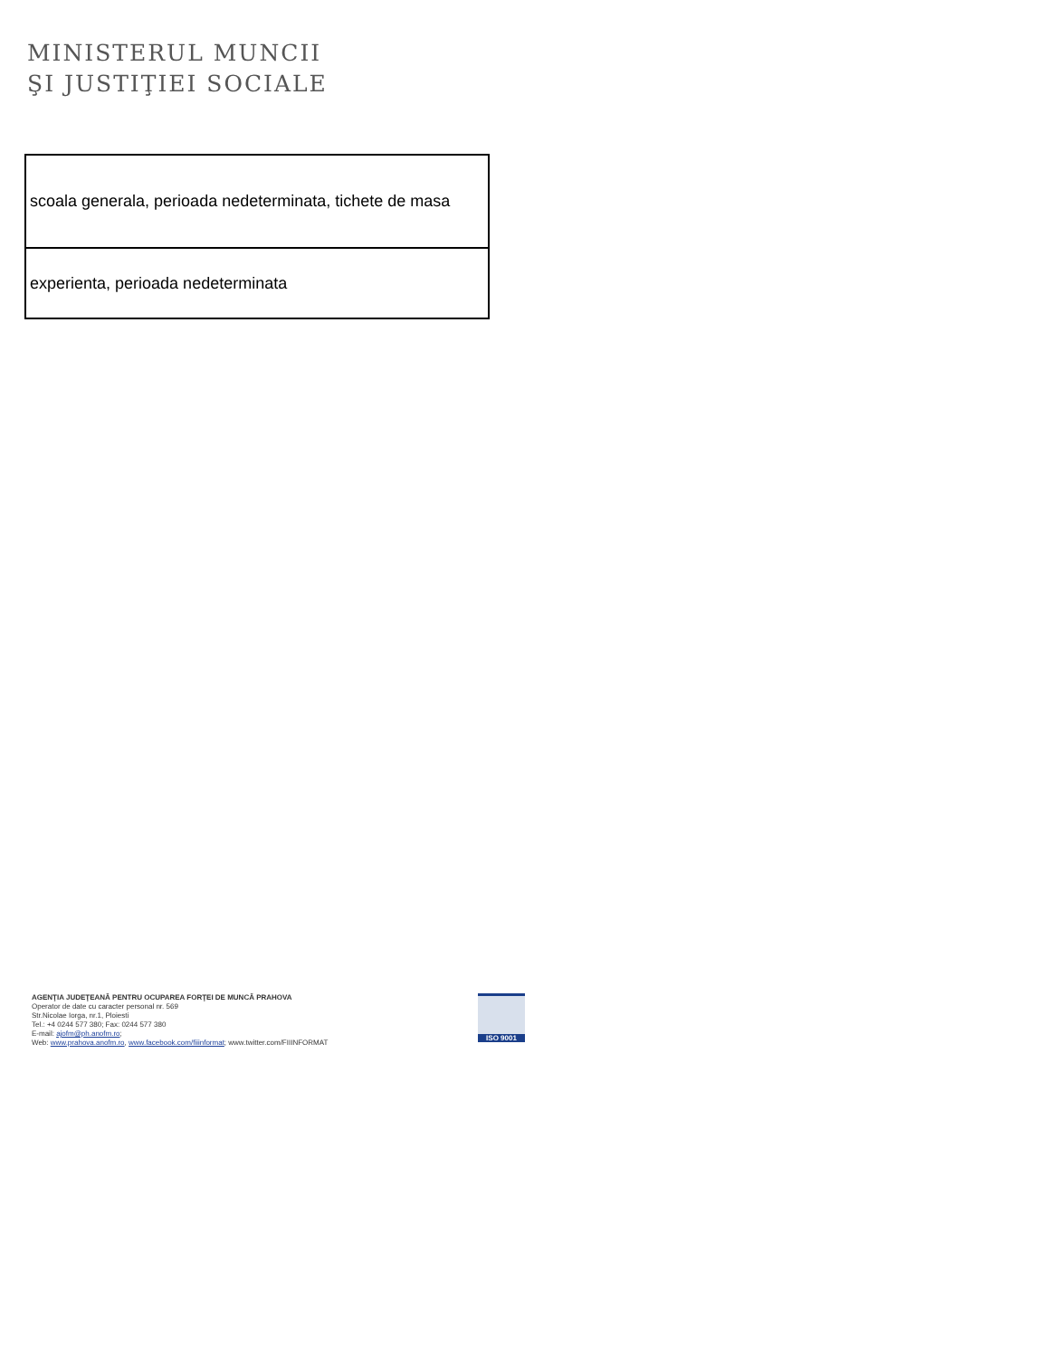MINISTERUL MUNCII
ŞI JUSTIŢIEI SOCIALE
| scoala generala, perioada nedeterminata, tichete de masa |
| experienta, perioada nedeterminata |
AGENŢIA JUDEŢEANĂ PENTRU OCUPAREA FORŢEI DE MUNCĂ PRAHOVA
Operator de date cu caracter personal nr. 569
Str.Nicolae Iorga, nr.1, Ploiesti
Tel.: +4 0244 577 380; Fax: 0244 577 380
E-mail: ajofm@ph.anofm.ro;
Web: www.prahova.anofm.ro, www.facebook.com/fiiinformat; www.twitter.com/FIIINFORMAT
ISO 9001